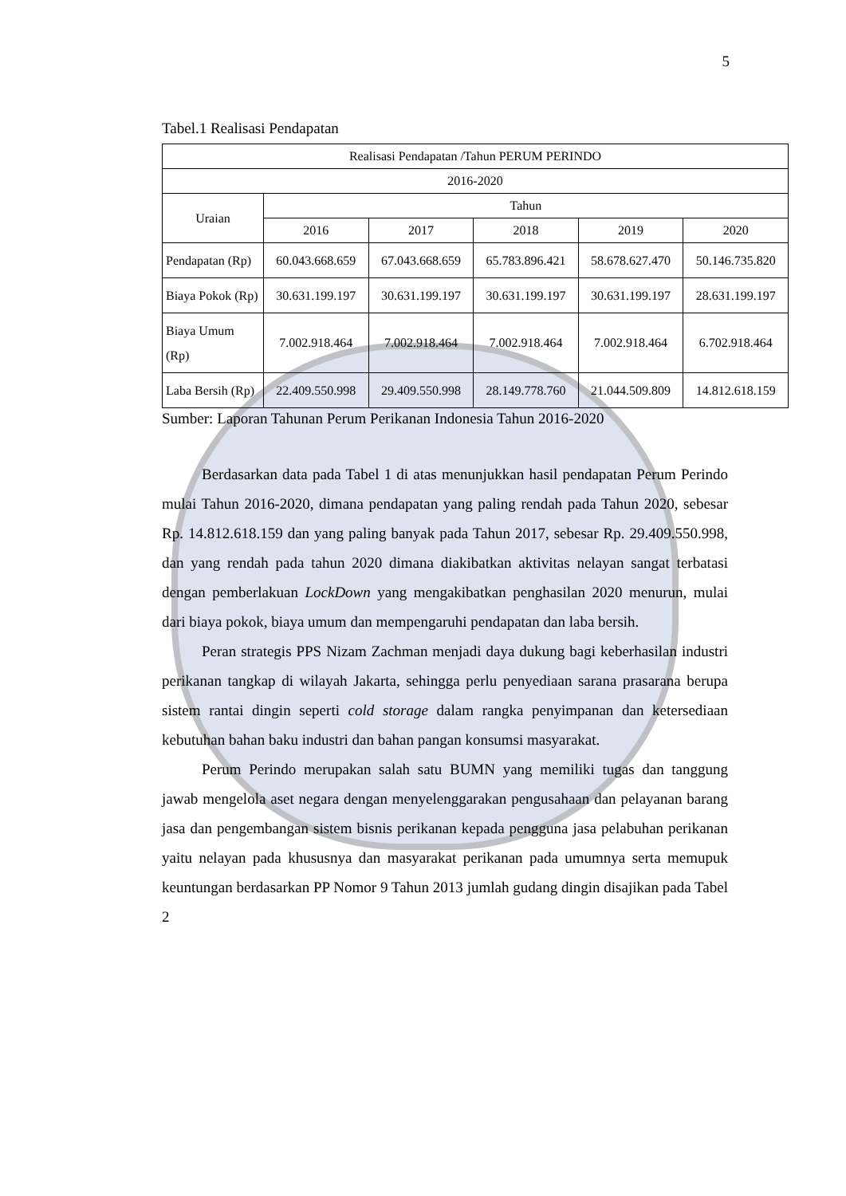5
Tabel.1 Realisasi Pendapatan
| Realisasi Pendapatan /Tahun PERUM PERINDO | | | | | |
| --- | --- | --- | --- | --- | --- |
| 2016-2020 | | | | | |
| Uraian | Tahun | | | | |
| | 2016 | 2017 | 2018 | 2019 | 2020 |
| Pendapatan (Rp) | 60.043.668.659 | 67.043.668.659 | 65.783.896.421 | 58.678.627.470 | 50.146.735.820 |
| Biaya Pokok (Rp) | 30.631.199.197 | 30.631.199.197 | 30.631.199.197 | 30.631.199.197 | 28.631.199.197 |
| Biaya Umum (Rp) | 7.002.918.464 | 7.002.918.464 | 7.002.918.464 | 7.002.918.464 | 6.702.918.464 |
| Laba Bersih (Rp) | 22.409.550.998 | 29.409.550.998 | 28.149.778.760 | 21.044.509.809 | 14.812.618.159 |
Sumber: Laporan Tahunan Perum Perikanan Indonesia Tahun 2016-2020
Berdasarkan data pada Tabel 1 di atas menunjukkan hasil pendapatan Perum Perindo mulai Tahun 2016-2020, dimana pendapatan yang paling rendah pada Tahun 2020, sebesar Rp. 14.812.618.159 dan yang paling banyak pada Tahun 2017, sebesar Rp. 29.409.550.998, dan yang rendah pada tahun 2020 dimana diakibatkan aktivitas nelayan sangat terbatasi dengan pemberlakuan LockDown yang mengakibatkan penghasilan 2020 menurun, mulai dari biaya pokok, biaya umum dan mempengaruhi pendapatan dan laba bersih.
Peran strategis PPS Nizam Zachman menjadi daya dukung bagi keberhasilan industri perikanan tangkap di wilayah Jakarta, sehingga perlu penyediaan sarana prasarana berupa sistem rantai dingin seperti cold storage dalam rangka penyimpanan dan ketersediaan kebutuhan bahan baku industri dan bahan pangan konsumsi masyarakat.
Perum Perindo merupakan salah satu BUMN yang memiliki tugas dan tanggung jawab mengelola aset negara dengan menyelenggarakan pengusahaan dan pelayanan barang jasa dan pengembangan sistem bisnis perikanan kepada pengguna jasa pelabuhan perikanan yaitu nelayan pada khususnya dan masyarakat perikanan pada umumnya serta memupuk keuntungan berdasarkan PP Nomor 9 Tahun 2013 jumlah gudang dingin disajikan pada Tabel 2